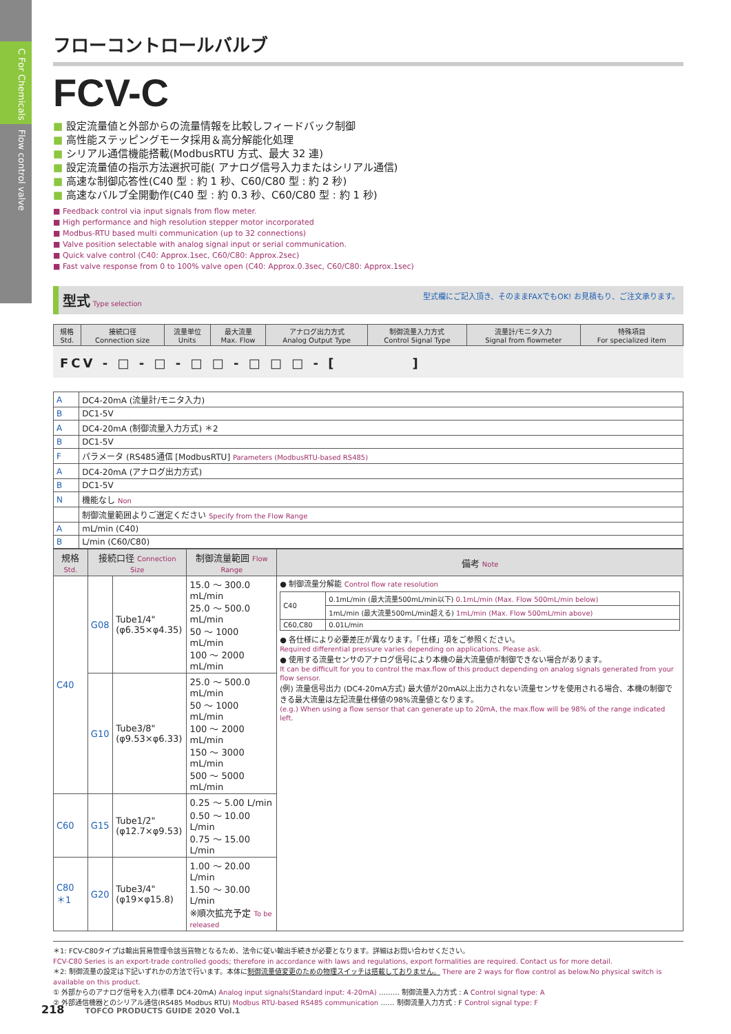C For Chemicals　Flow control valve
フローコントロールバルブ
FCV-C
■ 設定流量値と外部からの流量情報を比較しフィードバック制御
■ 高性能ステッピングモータ採用＆高分解能化処理
■ シリアル通信機能搭載(ModbusRTU 方式、最大 32 連)
■ 設定流量値の指示方法選択可能( アナログ信号入力またはシリアル通信)
■ 高速な制御応答性(C40 型 : 約 1 秒、C60/C80 型 : 約 2 秒)
■ 高速なバルブ全開動作(C40 型 : 約 0.3 秒、C60/C80 型 : 約 1 秒)
■ Feedback control via input signals from flow meter.
■ High performance and high resolution stepper motor incorporated
■ Modbus-RTU based multi communication (up to 32 connections)
■ Valve position selectable with analog signal input or serial communication.
■ Quick valve control (C40: Approx.1sec, C60/C80: Approx.2sec)
■ Fast valve response from 0 to 100% valve open (C40: Approx.0.3sec, C60/C80: Approx.1sec)
型式 Type selection 型式欄にご記入頂き、そのままFAXでもOK! お見積もり、ご注文承ります。
| 規格 Std. | 接続口径 Connection size | 流量単位 Units | 最大流量 Max. Flow | アナログ出力方式 Analog Output Type | 制御流量入力方式 Control Signal Type | 流量計/モニタ入力 Signal from flowmeter | 特殊項目 For specialized item |
| --- | --- | --- | --- | --- | --- | --- | --- |
FCV - □ - □ - □ □ - □ □ □ - [　　　　　]
| A | DC4-20mA (流量計/モニタ入力) |
| B | DC1-5V |
| A | DC4-20mA (制御流量入力方式) ＊2 |
| B | DC1-5V |
| F | パラメータ (RS485通信 [ModbusRTU] Parameters (ModbusRTU-based RS485) |
| A | DC4-20mA (アナログ出力方式) |
| B | DC1-5V |
| N | 機能なし Non |
| | 制御流量範囲よりご選定ください Specify from the Flow Range |
| A | mL/min (C40) |
| B | L/min (C60/C80) |
| 規格 Std. | 接続口径 Connection Size | | 制御流量範囲 Flow Range | 備考 Note |
| --- | --- | --- | --- | --- |
| C40 | G08 | Tube1/4" (φ6.35×φ4.35) | 15.0 ～ 300.0 mL/min 25.0 ～ 500.0 mL/min 50 ～ 1000 mL/min 100 ～ 2000 mL/min | ● 制御流量分解能 Control flow rate resolution / C40 / 0.1mL/min (最大流量500mL/min以下) 0.1mL/min (Max. Flow 500mL/min below) / / / 1mL/min (最大流量500mL/min超える) 1mL/min (Max. Flow 500mL/min above) / / C60,C80 / 0.01L/min / ● 各仕様により必要差圧が異なります。「仕様」項をご参照ください。 Required differential pressure varies depending on applications. Please ask. ● 使用する流量センサのアナログ信号により本機の最大流量値が制御できない場合があります。 It can be difficult for you to control the max.flow of this product depending on analog signals generated from your flow sensor. (例) 流量信号出力 (DC4-20mA方式) 最大値が20mA以上出力されない流量センサを使用される場合、本機の制御できる最大流量は左記流量仕様値の98%流量値となります。 (e.g.) When using a flow sensor that can generate up to 20mA, the max.flow will be 98% of the range indicated left. |
| | G10 | Tube3/8" (φ9.53×φ6.33) | 25.0 ～ 500.0 mL/min 50 ～ 1000 mL/min 100 ～ 2000 mL/min 150 ～ 3000 mL/min 500 ～ 5000 mL/min | |
| C60 | G15 | Tube1/2" (φ12.7×φ9.53) | 0.25 ～ 5.00 L/min 0.50 ～ 10.00 L/min 0.75 ～ 15.00 L/min | |
| C80 ＊1 | G20 | Tube3/4" (φ19×φ15.8) | 1.00 ～ 20.00 L/min 1.50 ～ 30.00 L/min ※順次拡充予定 To be released | |
＊1: FCV-C80タイプは輸出貿易管理令該当貨物となるため、法令に従い輸出手続きが必要となります。詳細はお問い合わせください。
FCV-C80 Series is an export-trade controlled goods; therefore in accordance with laws and regulations, export formalities are required. Contact us for more detail.
＊2: 制御流量の設定は下記いずれかの方法で行います。本体に制御流量値変更のための物理スイッチは搭載しておりません。 There are 2 ways for flow control as below.No physical switch is available on this product.
① 外部からのアナログ信号を入力(標準 DC4-20mA) Analog input signals(Standard input: 4-20mA) ……… 制御流量入力方式 : A Control signal type: A
② 外部通信機器とのシリアル通信(RS485 Modbus RTU) Modbus RTU-based RS485 communication …… 制御流量入力方式 : F Control signal type: F
218 TOFCO PRODUCTS GUIDE 2020 Vol.1